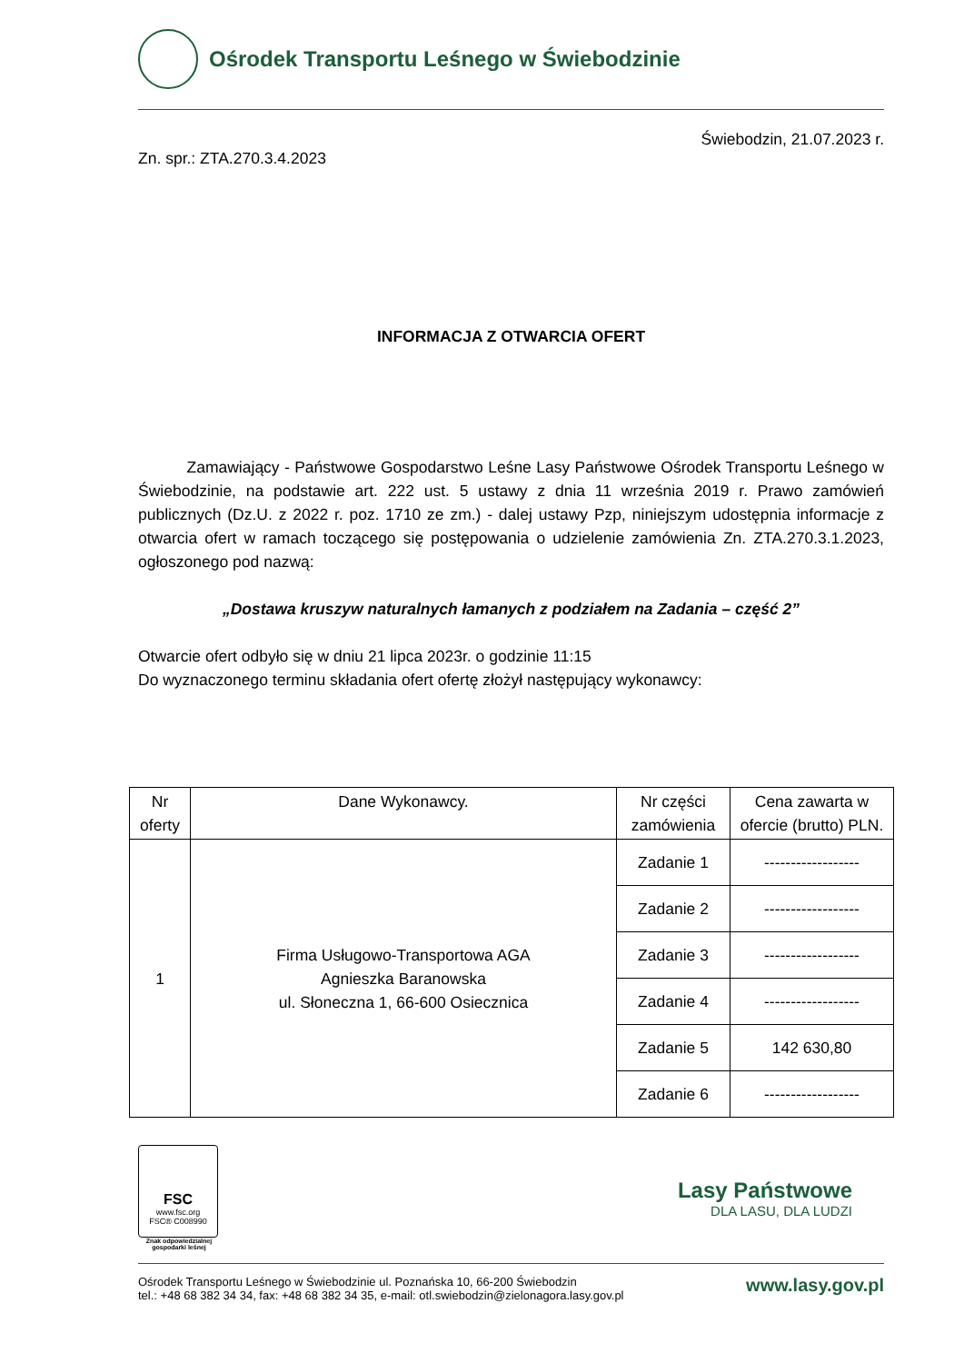Ośrodek Transportu Leśnego w Świebodzinie
Świebodzin, 21.07.2023 r.
Zn. spr.: ZTA.270.3.4.2023
INFORMACJA Z OTWARCIA OFERT
Zamawiający - Państwowe Gospodarstwo Leśne Lasy Państwowe Ośrodek Transportu Leśnego w Świebodzinie, na podstawie art. 222 ust. 5 ustawy z dnia 11 września 2019 r. Prawo zamówień publicznych (Dz.U. z 2022 r. poz. 1710 ze zm.) - dalej ustawy Pzp, niniejszym udostępnia informacje z otwarcia ofert w ramach toczącego się postępowania o udzielenie zamówienia Zn. ZTA.270.3.1.2023, ogłoszonego pod nazwą:
„Dostawa kruszyw naturalnych łamanych z podziałem na Zadania – część 2”
Otwarcie ofert odbyło się w dniu 21 lipca 2023r. o godzinie 11:15
Do wyznaczonego terminu składania ofert ofertę złożył następujący wykonawcy:
| Nr oferty | Dane Wykonawcy. | Nr części zamówienia | Cena zawarta w ofercie (brutto) PLN. |
| --- | --- | --- | --- |
| 1 | Firma Usługowo-Transportowa AGA Agnieszka Baranowska ul. Słoneczna 1, 66-600 Osiecznica | Zadanie 1 | ------------------ |
| | | Zadanie 2 | ------------------ |
| | | Zadanie 3 | ------------------ |
| | | Zadanie 4 | ------------------ |
| | | Zadanie 5 | 142 630,80 |
| | | Zadanie 6 | ------------------ |
FSC
www.fsc.org
FSC® C008990
Znak odpowiedzialnej gospodarki leśnej
Lasy Państwowe
DLA LASU, DLA LUDZI
Ośrodek Transportu Leśnego w Świebodzinie ul. Poznańska 10, 66-200 Świebodzin
tel.: +48 68 382 34 34, fax: +48 68 382 34 35, e-mail: otl.swiebodzin@zielonagora.lasy.gov.pl
www.lasy.gov.pl